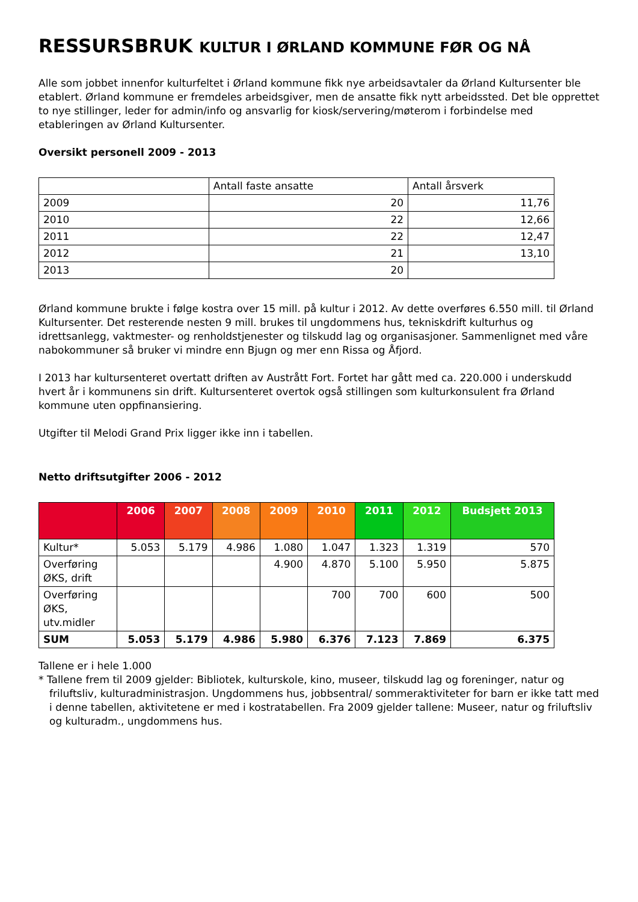RESSURSBRUK KULTUR I ØRLAND KOMMUNE FØR OG NÅ
Alle som jobbet innenfor kulturfeltet i Ørland kommune fikk nye arbeidsavtaler da Ørland Kultursenter ble etablert. Ørland kommune er fremdeles arbeidsgiver, men de ansatte fikk nytt arbeidssted. Det ble opprettet to nye stillinger, leder for admin/info og ansvarlig for kiosk/servering/møterom i forbindelse med etableringen av Ørland Kultursenter.
Oversikt personell 2009 - 2013
| | Antall faste ansatte | Antall årsverk |
| 2009 | 20 | 11,76 |
| 2010 | 22 | 12,66 |
| 2011 | 22 | 12,47 |
| 2012 | 21 | 13,10 |
| 2013 | 20 | |
Ørland kommune brukte i følge kostra over 15 mill. på kultur i 2012. Av dette overføres 6.550 mill. til Ørland Kultursenter. Det resterende nesten 9 mill. brukes til ungdommens hus, tekniskdrift kulturhus og idrettsanlegg, vaktmester- og renholdstjenester og tilskudd lag og organisasjoner. Sammenlignet med våre nabokommuner så bruker vi mindre enn Bjugn og mer enn Rissa og Åfjord.
I 2013 har kultursenteret overtatt driften av Austrått Fort. Fortet har gått med ca. 220.000 i underskudd hvert år i kommunens sin drift. Kultursenteret overtok også stillingen som kulturkonsulent fra Ørland kommune uten oppfinansiering.
Utgifter til Melodi Grand Prix ligger ikke inn i tabellen.
Netto driftsutgifter 2006 - 2012
| | 2006 | 2007 | 2008 | 2009 | 2010 | 2011 | 2012 | Budsjett 2013 |
| --- | --- | --- | --- | --- | --- | --- | --- | --- |
| Kultur* | 5.053 | 5.179 | 4.986 | 1.080 | 1.047 | 1.323 | 1.319 | 570 |
| Overføring ØKS, drift | | | | 4.900 | 4.870 | 5.100 | 5.950 | 5.875 |
| Overføring ØKS, utv.midler | | | | | 700 | 700 | 600 | 500 |
| SUM | 5.053 | 5.179 | 4.986 | 5.980 | 6.376 | 7.123 | 7.869 | 6.375 |
Tallene er i hele 1.000
* Tallene frem til 2009 gjelder: Bibliotek, kulturskole, kino, museer, tilskudd lag og foreninger, natur og friluftsliv, kulturadministrasjon. Ungdommens hus, jobbsentral/ sommeraktiviteter for barn er ikke tatt med i denne tabellen, aktivitetene er med i kostratabellen. Fra 2009 gjelder tallene: Museer, natur og friluftsliv og kulturadm., ungdommens hus.